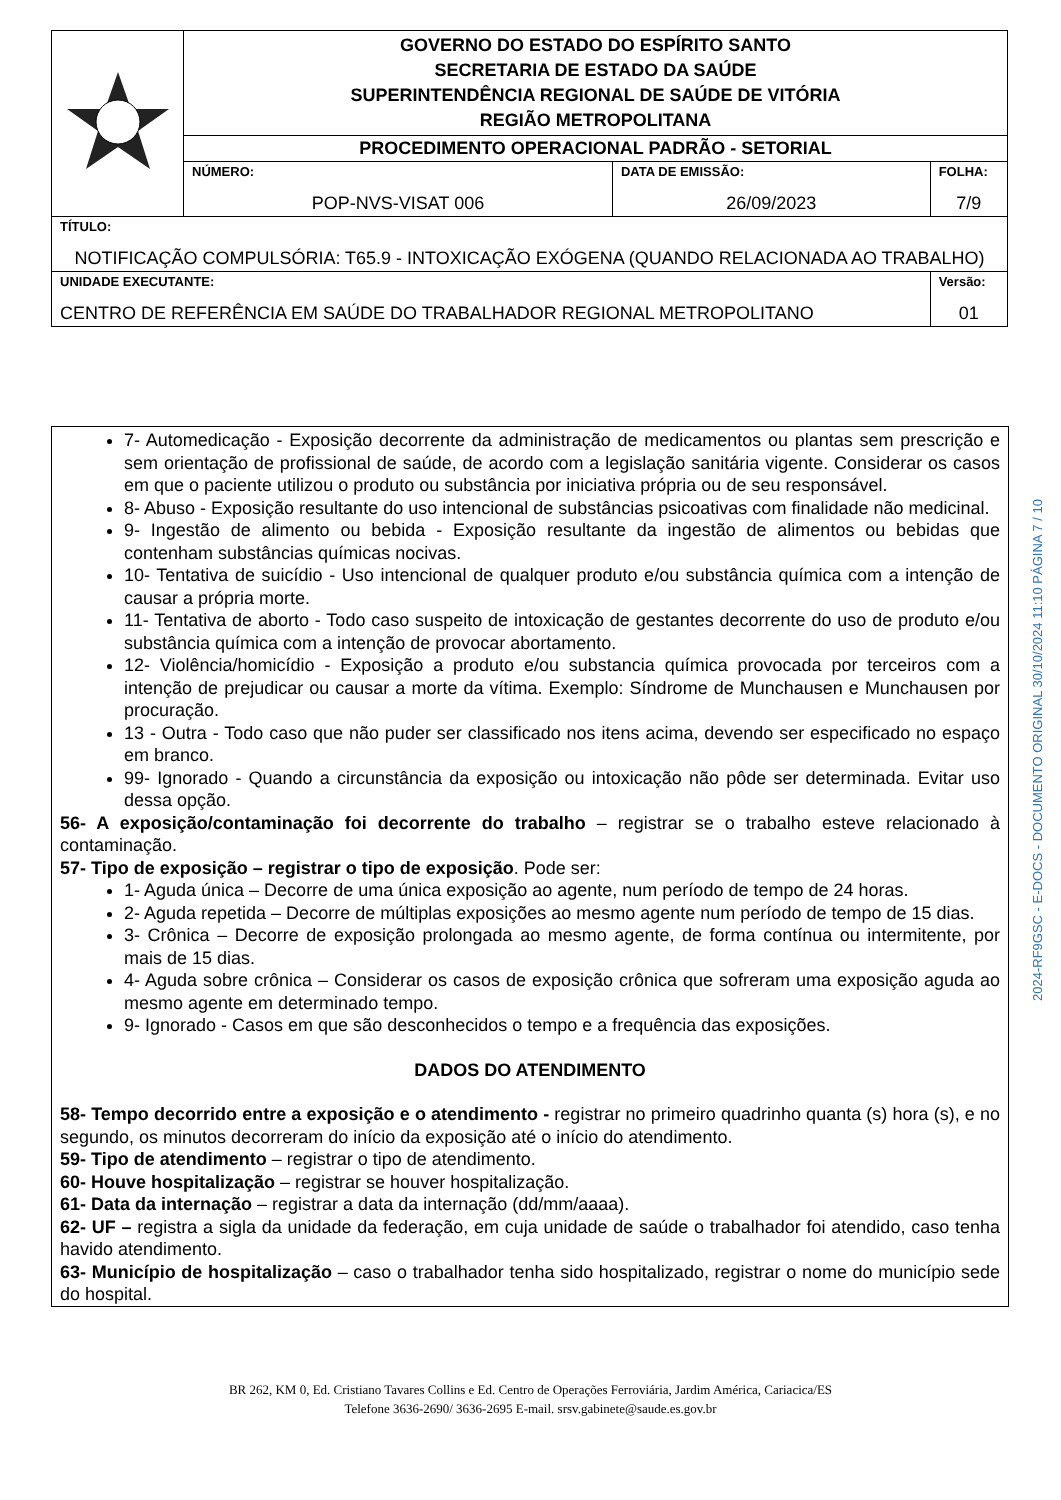| | GOVERNO DO ESTADO DO ESPÍRITO SANTO SECRETARIA DE ESTADO DA SAÚDE SUPERINTENDÊNCIA REGIONAL DE SAÚDE DE VITÓRIA REGIÃO METROPOLITANA | | |
| | PROCEDIMENTO OPERACIONAL PADRÃO - SETORIAL | | |
| | NÚMERO: POP-NVS-VISAT 006 | DATA DE EMISSÃO: 26/09/2023 | FOLHA: 7/9 |
| TÍTULO: NOTIFICAÇÃO COMPULSÓRIA: T65.9 - INTOXICAÇÃO EXÓGENA (QUANDO RELACIONADA AO TRABALHO) | | | |
| UNIDADE EXECUTANTE: CENTRO DE REFERÊNCIA EM SAÚDE DO TRABALHADOR REGIONAL METROPOLITANO | | | Versão: 01 |
7- Automedicação - Exposição decorrente da administração de medicamentos ou plantas sem prescrição e sem orientação de profissional de saúde, de acordo com a legislação sanitária vigente. Considerar os casos em que o paciente utilizou o produto ou substância por iniciativa própria ou de seu responsável.
8- Abuso - Exposição resultante do uso intencional de substâncias psicoativas com finalidade não medicinal.
9- Ingestão de alimento ou bebida - Exposição resultante da ingestão de alimentos ou bebidas que contenham substâncias químicas nocivas.
10- Tentativa de suicídio - Uso intencional de qualquer produto e/ou substância química com a intenção de causar a própria morte.
11- Tentativa de aborto - Todo caso suspeito de intoxicação de gestantes decorrente do uso de produto e/ou substância química com a intenção de provocar abortamento.
12- Violência/homicídio - Exposição a produto e/ou substancia química provocada por terceiros com a intenção de prejudicar ou causar a morte da vítima. Exemplo: Síndrome de Munchausen e Munchausen por procuração.
13 - Outra - Todo caso que não puder ser classificado nos itens acima, devendo ser especificado no espaço em branco.
99- Ignorado - Quando a circunstância da exposição ou intoxicação não pôde ser determinada. Evitar uso dessa opção.
56- A exposição/contaminação foi decorrente do trabalho – registrar se o trabalho esteve relacionado à contaminação.
57- Tipo de exposição – registrar o tipo de exposição. Pode ser:
1- Aguda única – Decorre de uma única exposição ao agente, num período de tempo de 24 horas.
2- Aguda repetida – Decorre de múltiplas exposições ao mesmo agente num período de tempo de 15 dias.
3- Crônica – Decorre de exposição prolongada ao mesmo agente, de forma contínua ou intermitente, por mais de 15 dias.
4- Aguda sobre crônica – Considerar os casos de exposição crônica que sofreram uma exposição aguda ao mesmo agente em determinado tempo.
9- Ignorado - Casos em que são desconhecidos o tempo e a frequência das exposições.
DADOS DO ATENDIMENTO
58- Tempo decorrido entre a exposição e o atendimento - registrar no primeiro quadrinho quanta (s) hora (s), e no segundo, os minutos decorreram do início da exposição até o início do atendimento.
59- Tipo de atendimento – registrar o tipo de atendimento.
60- Houve hospitalização – registrar se houver hospitalização.
61- Data da internação – registrar a data da internação (dd/mm/aaaa).
62- UF – registra a sigla da unidade da federação, em cuja unidade de saúde o trabalhador foi atendido, caso tenha havido atendimento.
63- Município de hospitalização – caso o trabalhador tenha sido hospitalizado, registrar o nome do município sede do hospital.
2024-RF9GSC - E-DOCS - DOCUMENTO ORIGINAL 30/10/2024 11:10 PÁGINA 7 / 10
BR 262, KM 0, Ed. Cristiano Tavares Collins e Ed. Centro de Operações Ferroviária, Jardim América, Cariacica/ES
Telefone 3636-2690/ 3636-2695 E-mail. srsv.gabinete@saude.es.gov.br